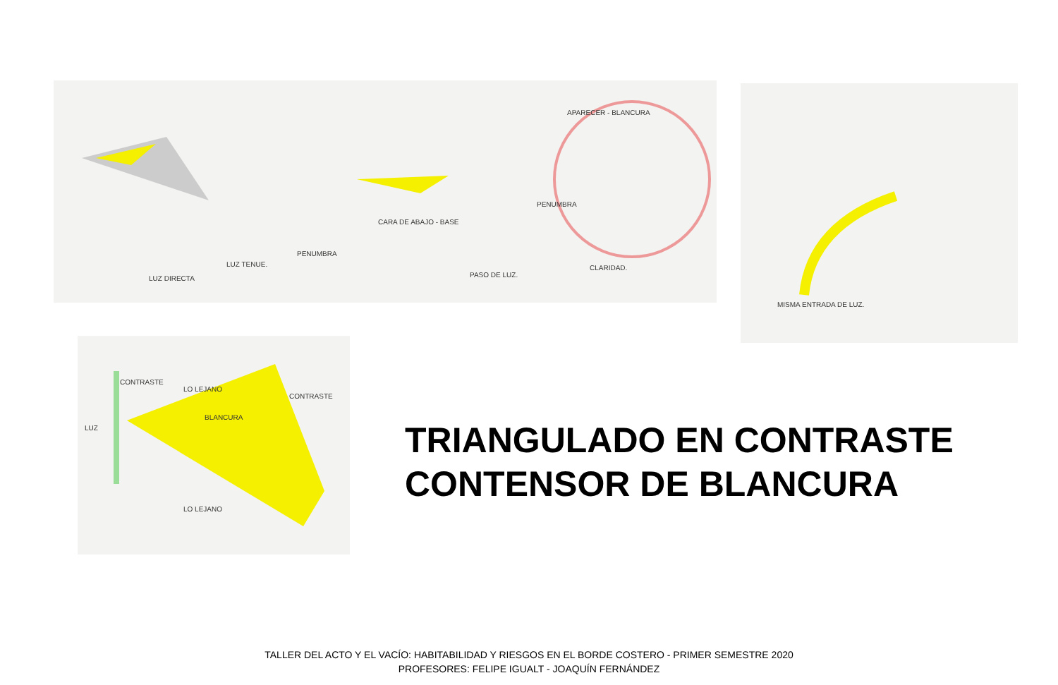LUZ DIRECTA
LUZ TENUE.
PENUMBRA
CARA DE ABAJO - BASE
PASO DE LUZ.
PENUMBRA
APARECER - BLANCURA
CLARIDAD.
MISMA ENTRADA DE LUZ.
LUZ
CONTRASTE
LO LEJANO
BLANCURA
CONTRASTE
LO LEJANO
TRIANGULADO EN CONTRASTE
CONTENSOR DE BLANCURA
TALLER DEL ACTO Y EL VACÍO: HABITABILIDAD Y RIESGOS EN EL BORDE COSTERO - PRIMER SEMESTRE 2020
PROFESORES: FELIPE IGUALT - JOAQUÍN FERNÁNDEZ